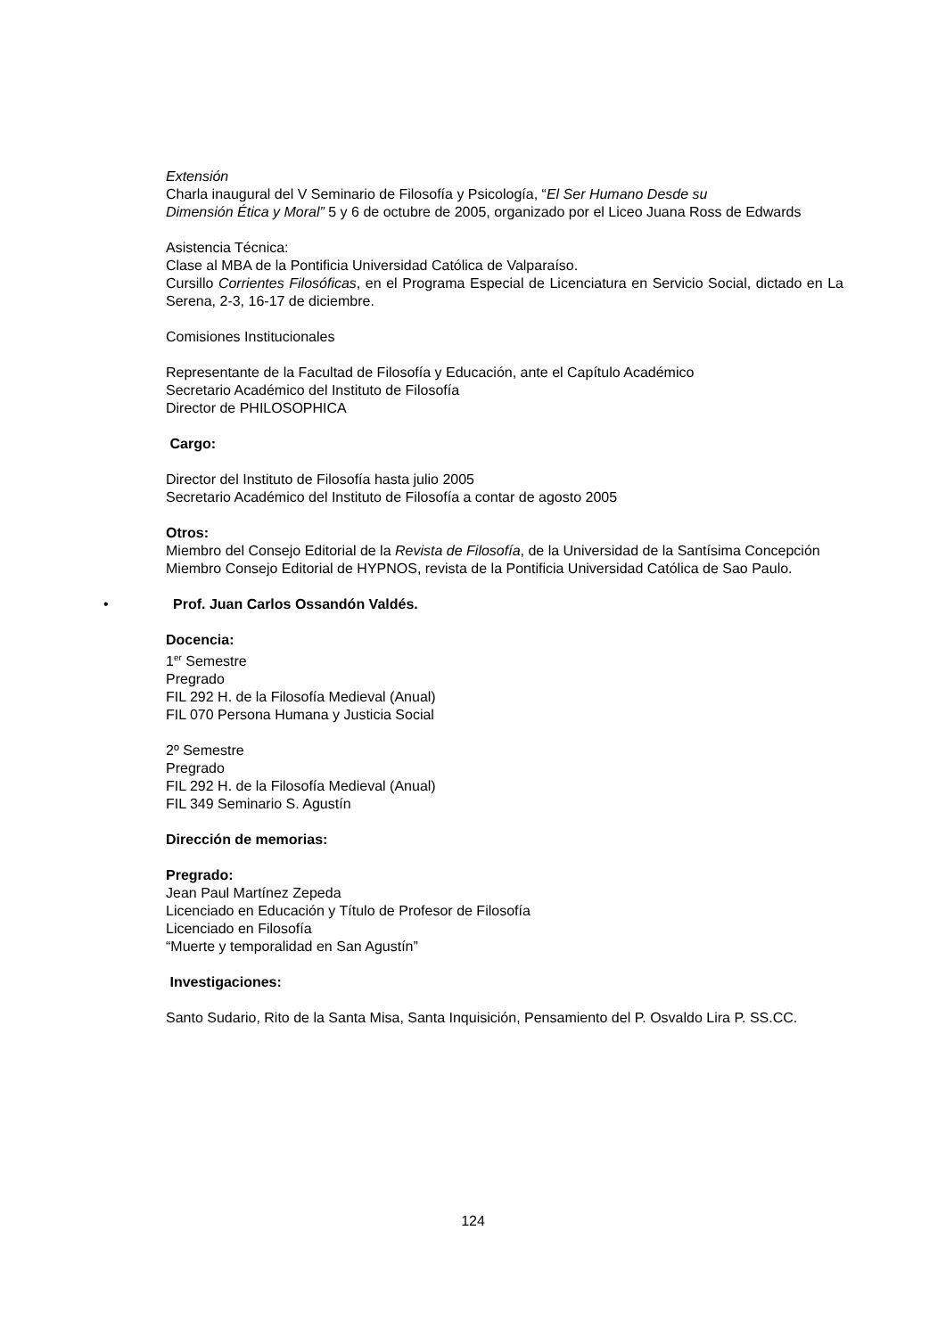Extensión
Charla inaugural del V Seminario de Filosofía y Psicología, “El Ser Humano Desde su
Dimensión Ética y Moral” 5 y 6 de octubre de 2005, organizado por el Liceo Juana Ross de Edwards
Asistencia Técnica:
Clase al MBA de la Pontificia Universidad Católica de Valparaíso.
Cursillo Corrientes Filosóficas, en el Programa Especial de Licenciatura en Servicio Social, dictado en La Serena, 2-3, 16-17 de diciembre.
Comisiones Institucionales
Representante de la Facultad de Filosofía y Educación, ante el Capítulo Académico
Secretario Académico del Instituto de Filosofía
Director de PHILOSOPHICA
Cargo:
Director del Instituto de Filosofía hasta julio 2005
Secretario Académico del Instituto de Filosofía a contar de agosto 2005
Otros:
Miembro del Consejo Editorial de la Revista de Filosofía, de la Universidad de la Santísima Concepción
Miembro Consejo Editorial de HYPNOS, revista de la Pontificia Universidad Católica de Sao Paulo.
• Prof. Juan Carlos Ossandón Valdés.
Docencia:
1<sup>er</sup> Semestre
Pregrado
FIL 292 H. de la Filosofía Medieval (Anual)
FIL 070 Persona Humana y Justicia Social
2º Semestre
Pregrado
FIL 292 H. de la Filosofía Medieval (Anual)
FIL 349 Seminario S. Agustín
Dirección de memorias:
Pregrado:
Jean Paul Martínez Zepeda
Licenciado en Educación y Título de Profesor de Filosofía
Licenciado en Filosofía
“Muerte y temporalidad en San Agustín”
Investigaciones:
Santo Sudario, Rito de la Santa Misa, Santa Inquisición, Pensamiento del P. Osvaldo Lira P. SS.CC.
124